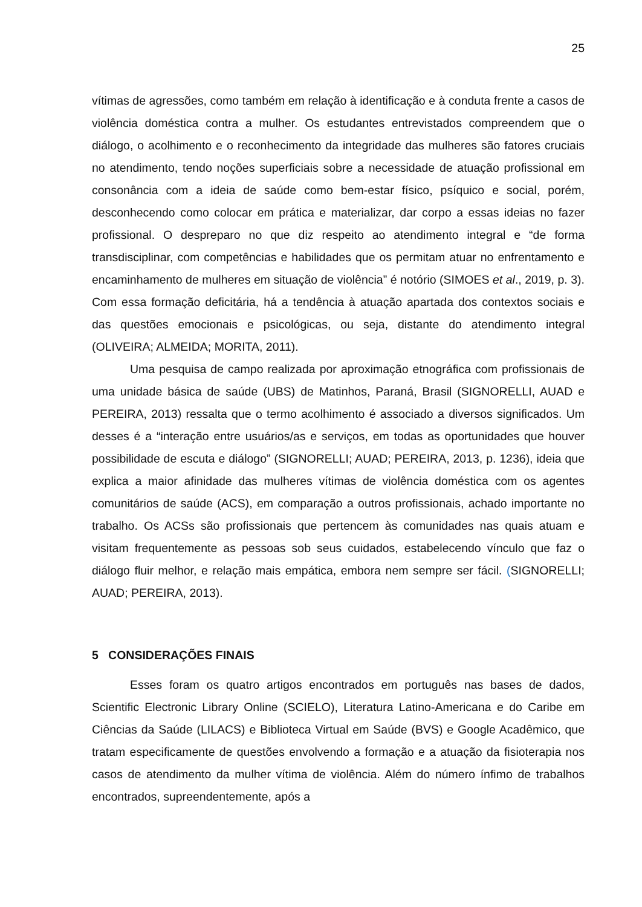25
vítimas de agressões, como também em relação à identificação e à conduta frente a casos de violência doméstica contra a mulher. Os estudantes entrevistados compreendem que o diálogo, o acolhimento e o reconhecimento da integridade das mulheres são fatores cruciais no atendimento, tendo noções superficiais sobre a necessidade de atuação profissional em consonância com a ideia de saúde como bem-estar físico, psíquico e social, porém, desconhecendo como colocar em prática e materializar, dar corpo a essas ideias no fazer profissional. O despreparo no que diz respeito ao atendimento integral e “de forma transdisciplinar, com competências e habilidades que os permitam atuar no enfrentamento e encaminhamento de mulheres em situação de violência” é notório (SIMOES et al., 2019, p. 3). Com essa formação deficitária, há a tendência à atuação apartada dos contextos sociais e das questões emocionais e psicológicas, ou seja, distante do atendimento integral (OLIVEIRA; ALMEIDA; MORITA, 2011).
Uma pesquisa de campo realizada por aproximação etnográfica com profissionais de uma unidade básica de saúde (UBS) de Matinhos, Paraná, Brasil (SIGNORELLI, AUAD e PEREIRA, 2013) ressalta que o termo acolhimento é associado a diversos significados. Um desses é a “interação entre usuários/as e serviços, em todas as oportunidades que houver possibilidade de escuta e diálogo” (SIGNORELLI; AUAD; PEREIRA, 2013, p. 1236), ideia que explica a maior afinidade das mulheres vítimas de violência doméstica com os agentes comunitários de saúde (ACS), em comparação a outros profissionais, achado importante no trabalho. Os ACSs são profissionais que pertencem às comunidades nas quais atuam e visitam frequentemente as pessoas sob seus cuidados, estabelecendo vínculo que faz o diálogo fluir melhor, e relação mais empática, embora nem sempre ser fácil. (SIGNORELLI; AUAD; PEREIRA, 2013).
5 CONSIDERAÇÕES FINAIS
Esses foram os quatro artigos encontrados em português nas bases de dados, Scientific Electronic Library Online (SCIELO), Literatura Latino-Americana e do Caribe em Ciências da Saúde (LILACS) e Biblioteca Virtual em Saúde (BVS) e Google Acadêmico, que tratam especificamente de questões envolvendo a formação e a atuação da fisioterapia nos casos de atendimento da mulher vítima de violência. Além do número ínfimo de trabalhos encontrados, supreendentemente, após a